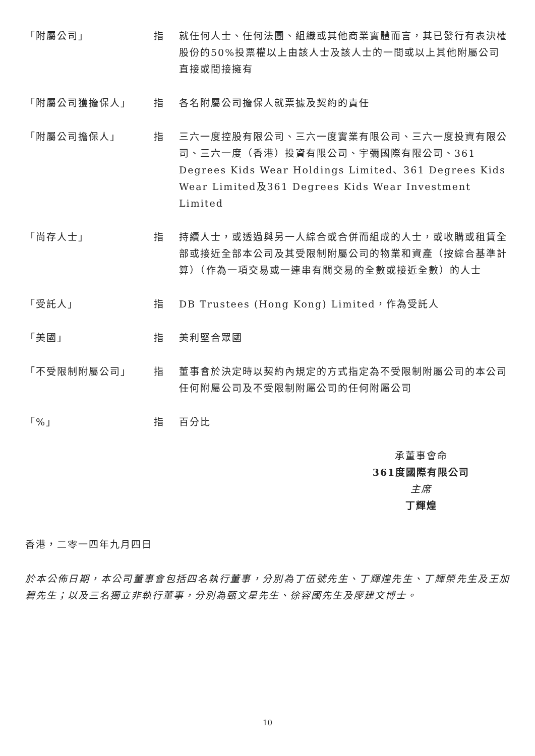| 「附屬公司」 | 指 | 就任何人士、任何法團、組織或其他商業實體而言，其已發行有表決權股份的50%投票權以上由該人士及該人士的一間或以上其他附屬公司直接或間接擁有 |
| 「附屬公司獲擔保人」 | 指 | 各名附屬公司擔保人就票據及契約的責任 |
| 「附屬公司擔保人」 | 指 | 三六一度控股有限公司、三六一度實業有限公司、三六一度投資有限公司、三六一度（香港）投資有限公司、宇彌國際有限公司、361 Degrees Kids Wear Holdings Limited、361 Degrees Kids Wear Limited及361 Degrees Kids Wear Investment Limited |
| 「尚存人士」 | 指 | 持續人士，或透過與另一人綜合或合併而組成的人士，或收購或租賃全部或接近全部本公司及其受限制附屬公司的物業和資產（按綜合基準計算）（作為一項交易或一連串有關交易的全數或接近全數）的人士 |
| 「受託人」 | 指 | DB Trustees (Hong Kong) Limited，作為受託人 |
| 「美國」 | 指 | 美利堅合眾國 |
| 「不受限制附屬公司」 | 指 | 董事會於決定時以契約內規定的方式指定為不受限制附屬公司的本公司任何附屬公司及不受限制附屬公司的任何附屬公司 |
| 「%」 | 指 | 百分比 |
承董事會命
361度國際有限公司
主席
丁輝煌
香港，二零一四年九月四日
於本公佈日期，本公司董事會包括四名執行董事，分別為丁伍號先生、丁輝煌先生、丁輝榮先生及王加碧先生；以及三名獨立非執行董事，分別為甄文星先生、徐容國先生及廖建文博士。
10